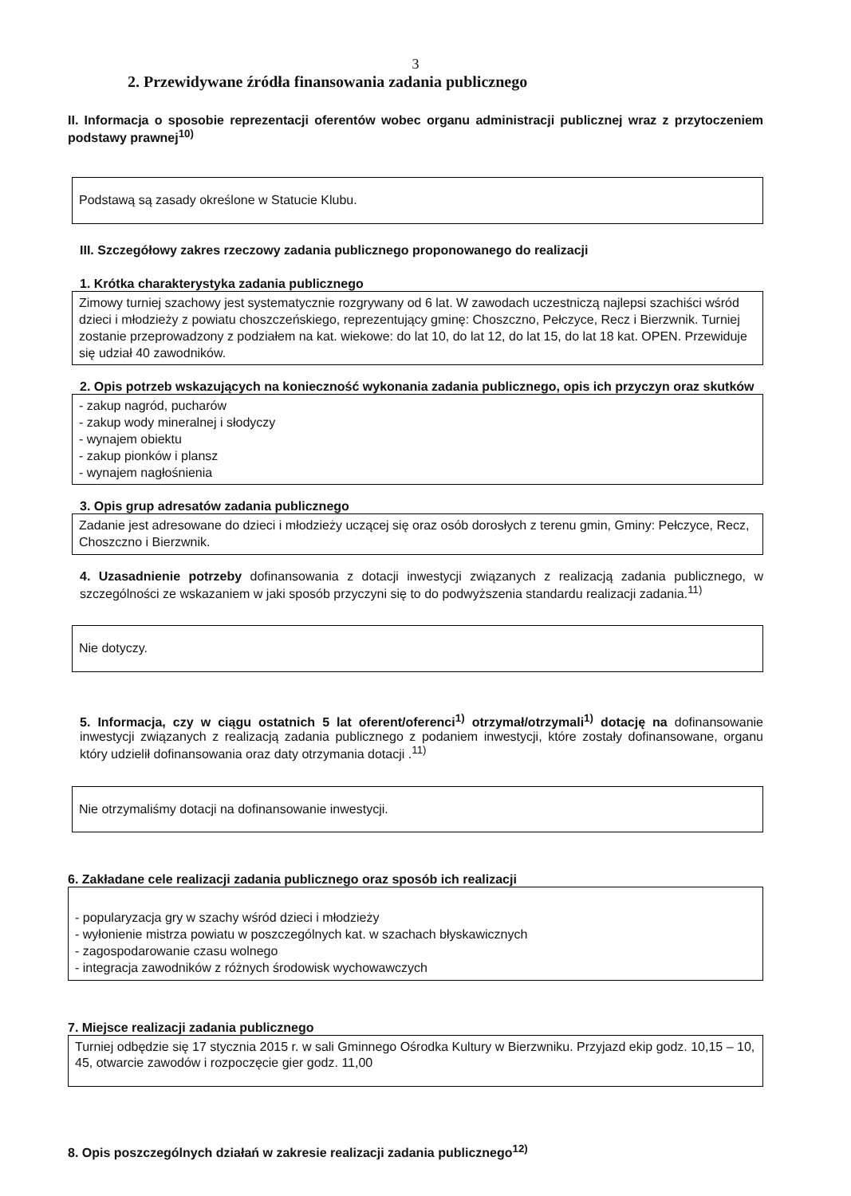3
2. Przewidywane źródła finansowania zadania publicznego
II. Informacja o sposobie reprezentacji oferentów wobec organu administracji publicznej wraz z przytoczeniem podstawy prawnej<sup>10)</sup>
Podstawą są zasady określone w Statucie Klubu.
III. Szczegółowy zakres rzeczowy zadania publicznego proponowanego do realizacji
1. Krótka charakterystyka zadania publicznego
Zimowy turniej szachowy jest systematycznie rozgrywany od 6 lat. W zawodach uczestniczą najlepsi szachiści wśród dzieci i młodzieży z powiatu choszczeńskiego, reprezentujący gminę: Choszczno, Pełczyce, Recz i Bierzwnik. Turniej zostanie przeprowadzony z podziałem na kat. wiekowe: do lat 10, do lat 12, do lat 15, do lat 18 kat. OPEN. Przewiduje się udział 40 zawodników.
2. Opis potrzeb wskazujących na konieczność wykonania zadania publicznego, opis ich przyczyn oraz skutków
- zakup nagród, pucharów
- zakup wody mineralnej i słodyczy
- wynajem obiektu
- zakup pionków i plansz
- wynajem nagłośnienia
3. Opis grup adresatów zadania publicznego
Zadanie jest adresowane do dzieci i młodzieży uczącej się oraz osób dorosłych z terenu gmin, Gminy: Pełczyce, Recz, Choszczno i Bierzwnik.
4. Uzasadnienie potrzeby dofinansowania z dotacji inwestycji związanych z realizacją zadania publicznego, w szczególności ze wskazaniem w jaki sposób przyczyni się to do podwyższenia standardu realizacji zadania.<sup>11)</sup>
Nie dotyczy.
5. Informacja, czy w ciągu ostatnich 5 lat oferent/oferenci<sup>1)</sup> otrzymał/otrzymali<sup>1)</sup> dotację na dofinansowanie inwestycji związanych z realizacją zadania publicznego z podaniem inwestycji, które zostały dofinansowane, organu który udzielił dofinansowania oraz daty otrzymania dotacji .<sup>11)</sup>
Nie otrzymaliśmy dotacji na dofinansowanie inwestycji.
6. Zakładane cele realizacji zadania publicznego oraz sposób ich realizacji
- popularyzacja gry w szachy wśród dzieci i młodzieży
- wyłonienie mistrza powiatu w poszczególnych kat. w szachach błyskawicznych
- zagospodarowanie czasu wolnego
- integracja zawodników z różnych środowisk wychowawczych
7. Miejsce realizacji zadania publicznego
Turniej odbędzie się 17 stycznia 2015 r. w sali Gminnego Ośrodka Kultury w Bierzwniku. Przyjazd ekip godz. 10,15 – 10, 45, otwarcie zawodów i rozpoczęcie gier godz. 11,00
8. Opis poszczególnych działań w zakresie realizacji zadania publicznego<sup>12)</sup>